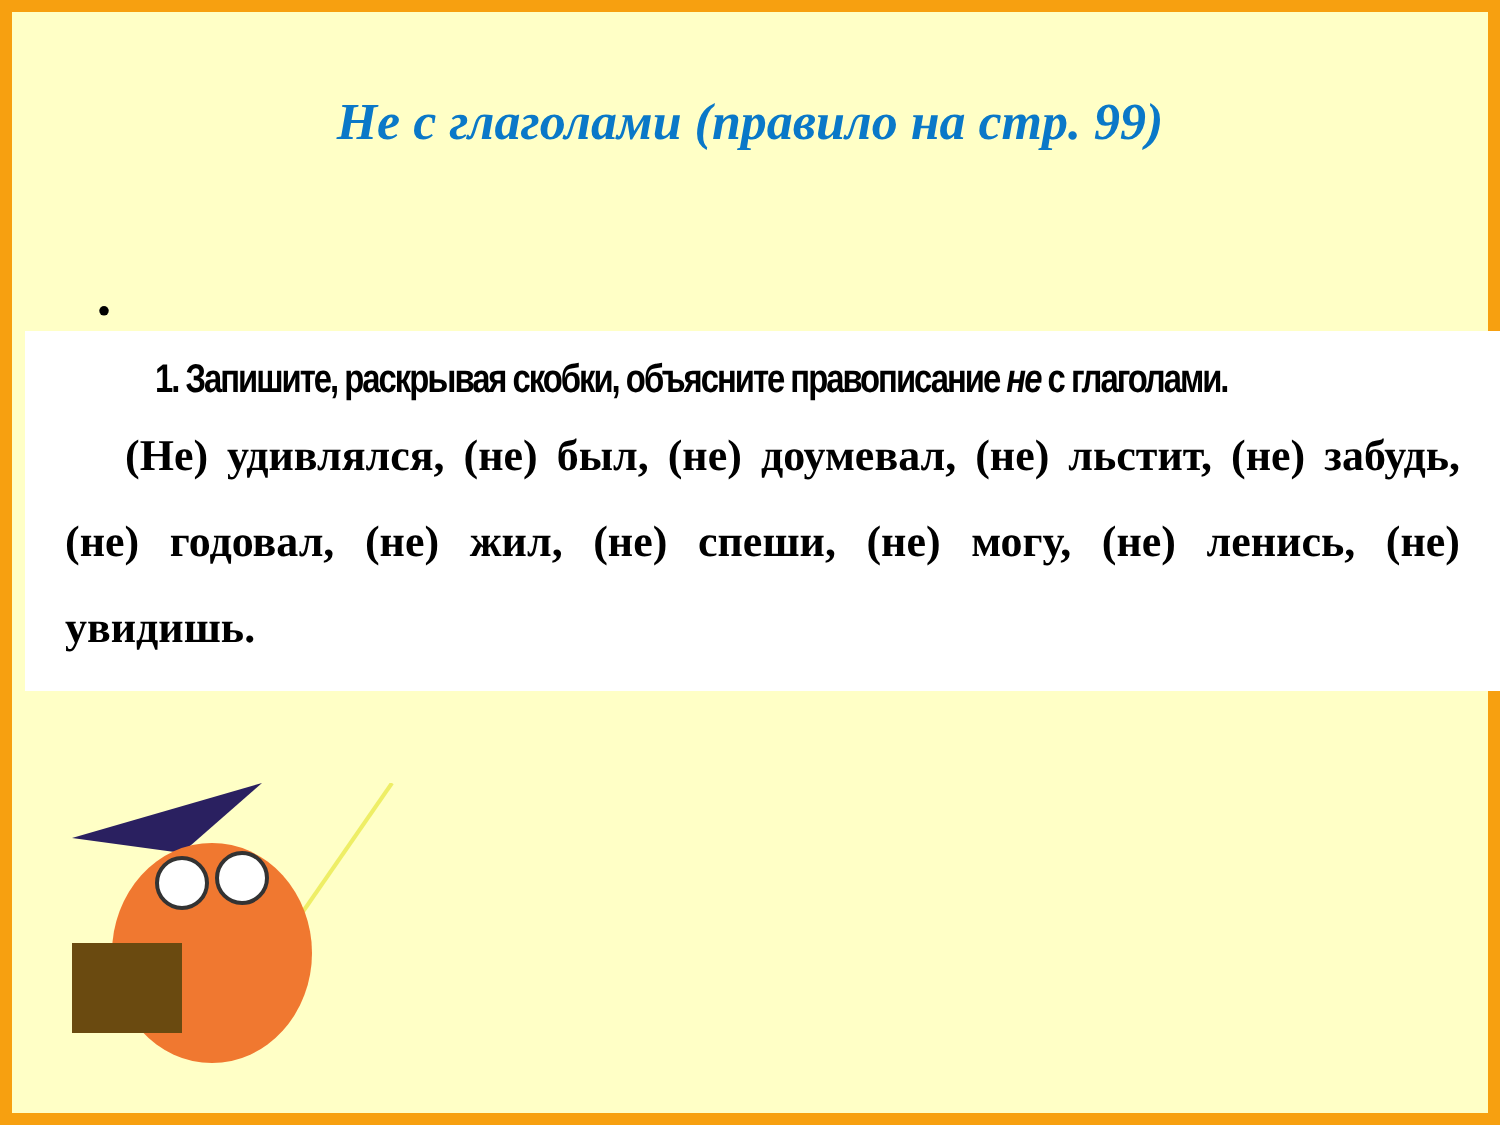Не с глаголами (правило на стр. 99)
•
1. Запишите, раскрывая скобки, объясните правописание не с глаголами.
(Не) удивлялся, (не) был, (не) доумевал, (не) льстит, (не) забудь, (не) годовал, (не) жил, (не) спеши, (не) могу, (не) ленись, (не) увидишь.